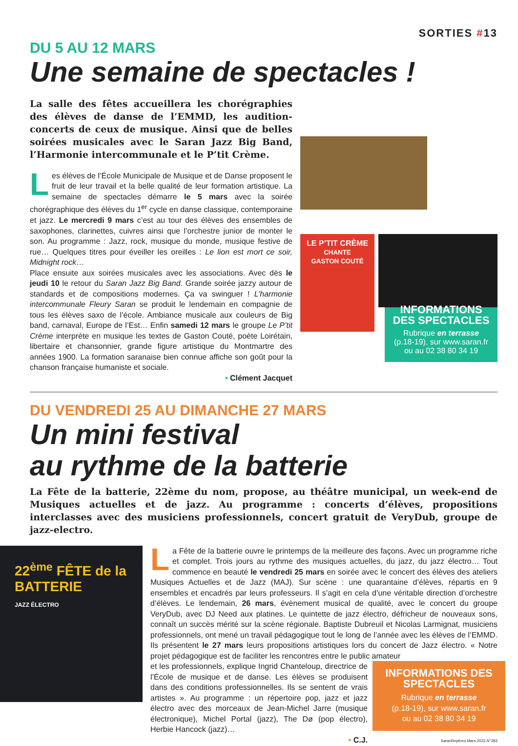SORTIES #13
DU 5 AU 12 MARS
Une semaine de spectacles !
La salle des fêtes accueillera les chorégraphies des élèves de danse de l’EMMD, les audition-concerts de ceux de musique. Ainsi que de belles soirées musicales avec le Saran Jazz Big Band, l’Harmonie intercommunale et le P’tit Crème.
Les élèves de l’École Municipale de Musique et de Danse proposent le fruit de leur travail et la belle qualité de leur formation artistique. La semaine de spectacles démarre le 5 mars avec la soirée chorégraphique des élèves du 1<sup>er</sup> cycle en danse classique, contemporaine et jazz. Le mercredi 9 mars c’est au tour des élèves des ensembles de saxophones, clarinettes, cuivres ainsi que l’orchestre junior de monter le son. Au programme : Jazz, rock, musique du monde, musique festive de rue… Quelques titres pour éveiller les oreilles : Le lion est mort ce soir, Midnight rock…
Place ensuite aux soirées musicales avec les associations. Avec dès le jeudi 10 le retour du Saran Jazz Big Band. Grande soirée jazzy autour de standards et de compositions modernes. Ça va swinguer ! L’harmonie intercommunale Fleury Saran se produit le lendemain en compagnie de tous les élèves saxo de l’école. Ambiance musicale aux couleurs de Big band, carnaval, Europe de l’Est… Enfin samedi 12 mars le groupe Le P’tit Crème interprète en musique les textes de Gaston Couté, poète Loirétain, libertaire et chansonnier, grande figure artistique du Montmartre des années 1900. La formation saranaise bien connue affiche son goût pour la chanson française humaniste et sociale.
• Clément Jacquet
LE P’TIT CRÈME
CHANTE
GASTON COUTÉ
INFORMATIONS DES SPECTACLES
Rubrique en terrasse
(p.18-19), sur www.saran.fr
ou au 02 38 80 34 19
DU VENDREDI 25 AU DIMANCHE 27 MARS
Un mini festival
au rythme de la batterie
La Fête de la batterie, 22ème du nom, propose, au théâtre municipal, un week-end de Musiques actuelles et de jazz. Au programme : concerts d’élèves, propositions interclasses avec des musiciens professionnels, concert gratuit de VeryDub, groupe de jazz-electro.
22<sup>ème</sup> FÊTE de la BATTERIE
JAZZ ÉLECTRO
La Fête de la batterie ouvre le printemps de la meilleure des façons. Avec un programme riche et complet. Trois jours au rythme des musiques actuelles, du jazz, du jazz électro… Tout commence en beauté le vendredi 25 mars en soirée avec le concert des élèves des ateliers Musiques Actuelles et de Jazz (MAJ). Sur scène : une quarantaine d’élèves, répartis en 9 ensembles et encadrés par leurs professeurs. Il s’agit en cela d’une véritable direction d’orchestre d’élèves. Le lendemain, 26 mars, évènement musical de qualité, avec le concert du groupe VeryDub, avec DJ Need aux platines. Le quintette de jazz électro, défricheur de nouveaux sons, connaît un succès mérité sur la scène régionale. Baptiste Dubreuil et Nicolas Larmignat, musiciens professionnels, ont mené un travail pédagogique tout le long de l’année avec les élèves de l’EMMD. Ils présentent le 27 mars leurs propositions artistiques lors du concert de Jazz électro. « Notre projet pédagogique est de faciliter les rencontres entre le public amateur
et les professionnels, explique Ingrid Chanteloup, directrice de l’École de musique et de danse. Les élèves se produisent dans des conditions professionnelles. Ils se sentent de vrais artistes ». Au programme : un répertoire pop, jazz et jazz électro avec des morceaux de Jean-Michel Jarre (musique électronique), Michel Portal (jazz), The Dø (pop électro), Herbie Hancock (jazz)…
• C.J.
INFORMATIONS DES SPECTACLES
Rubrique en terrasse
(p.18-19), sur www.saran.fr
ou au 02 38 80 34 19
SaranRepères.Mars.2022.N°283